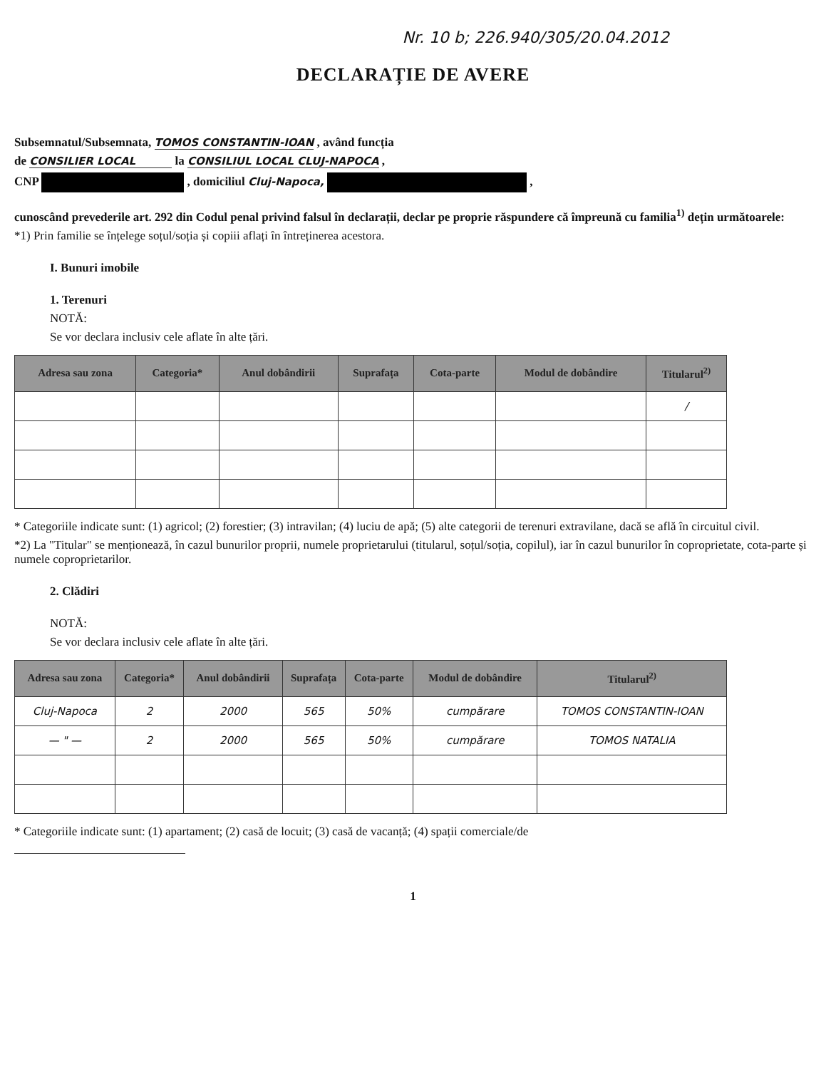Nr. 10 b; 226.940/305/20.04.2012
DECLARAȚIE DE AVERE
Subsemnatul/Subsemnata, TOMOS CONSTANTIN-IOAN , având funcția
de CONSILIER LOCAL la CONSILIUL LOCAL CLUJ-NAPOCA ,
CNP , domiciliul Cluj-Napoca, ,
cunoscând prevederile art. 292 din Codul penal privind falsul în declarații, declar pe proprie răspundere că împreună cu familia<sup>1)</sup> dețin următoarele:
*1) Prin familie se înțelege soțul/soția și copiii aflați în întreținerea acestora.
I. Bunuri imobile
1. Terenuri
NOTĂ:
Se vor declara inclusiv cele aflate în alte țări.
| Adresa sau zona | Categoria* | Anul dobândirii | Suprafața | Cota-parte | Modul de dobândire | Titularul<sup>2)</sup> |
| --- | --- | --- | --- | --- | --- | --- |
| | | | | | | / |
* Categoriile indicate sunt: (1) agricol; (2) forestier; (3) intravilan; (4) luciu de apă; (5) alte categorii de terenuri extravilane, dacă se află în circuitul civil.
*2) La "Titular" se menționează, în cazul bunurilor proprii, numele proprietarului (titularul, soțul/soția, copilul), iar în cazul bunurilor în coproprietate, cota-parte și numele coproprietarilor.
2. Clădiri
NOTĂ:
Se vor declara inclusiv cele aflate în alte țări.
| Adresa sau zona | Categoria* | Anul dobândirii | Suprafața | Cota-parte | Modul de dobândire | Titularul<sup>2)</sup> |
| --- | --- | --- | --- | --- | --- | --- |
| Cluj-Napoca | 2 | 2000 | 565 | 50% | cumpărare | TOMOS CONSTANTIN-IOAN |
| — " — | 2 | 2000 | 565 | 50% | cumpărare | TOMOS NATALIA |
* Categoriile indicate sunt: (1) apartament; (2) casă de locuit; (3) casă de vacanță; (4) spații comerciale/de
1